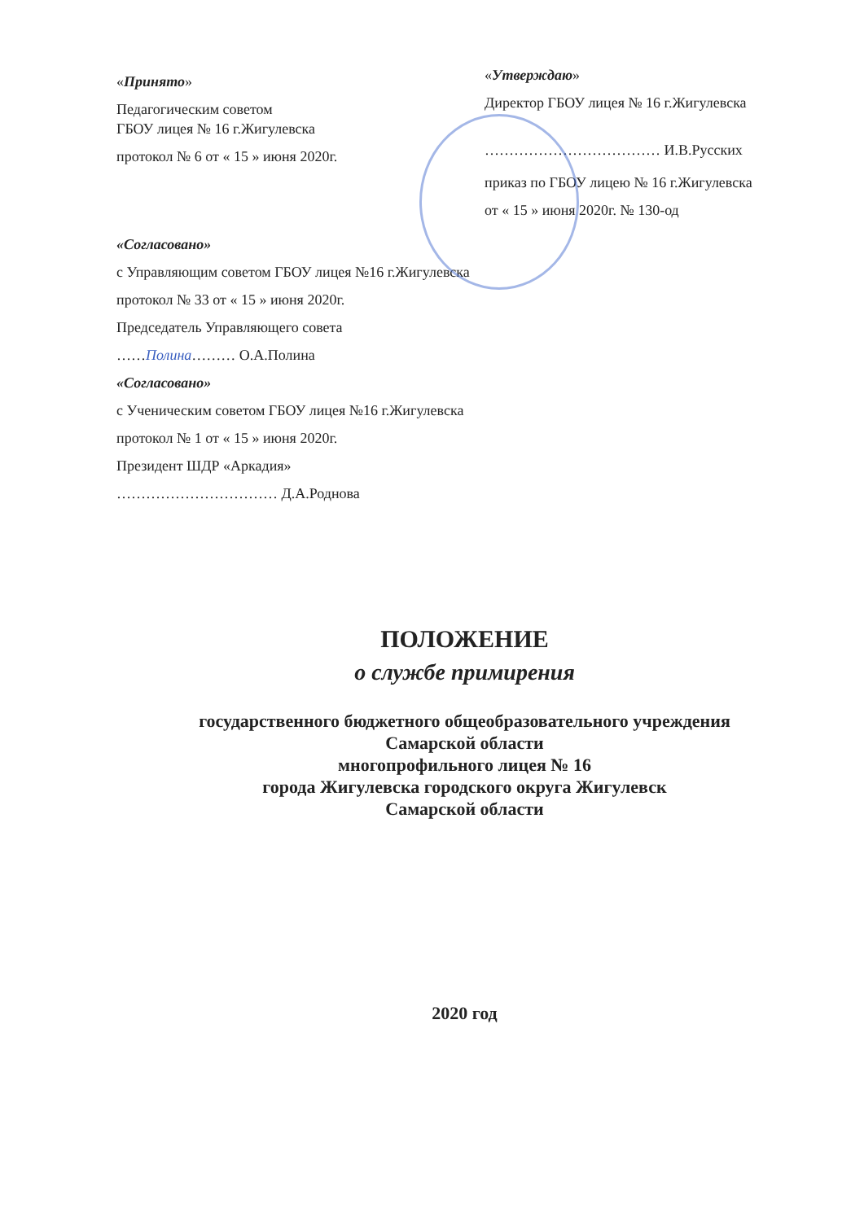«Принято»
Педагогическим советом
ГБОУ лицея № 16 г.Жигулевска
протокол № 6 от « 15 » июня 2020г.
«Согласовано»
с Управляющим советом ГБОУ лицея №16 г.Жигулевска
протокол № 33 от « 15 » июня 2020г.
Председатель Управляющего совета
……Полина……… О.А.Полина
«Согласовано»
с Ученическим советом ГБОУ лицея №16 г.Жигулевска
протокол № 1 от « 15 » июня 2020г.
Президент ШДР «Аркадия»
…………………………… Д.А.Роднова
«Утверждаю»
Директор ГБОУ лицея № 16 г.Жигулевска
……………………………… И.В.Русских
приказ по ГБОУ лицею № 16 г.Жигулевска
от « 15 » июня 2020г. № 130-од
ПОЛОЖЕНИЕ
о службе примирения
государственного бюджетного общеобразовательного учреждения
Самарской области
многопрофильного лицея № 16
города Жигулевска городского округа Жигулевск
Самарской области
2020 год